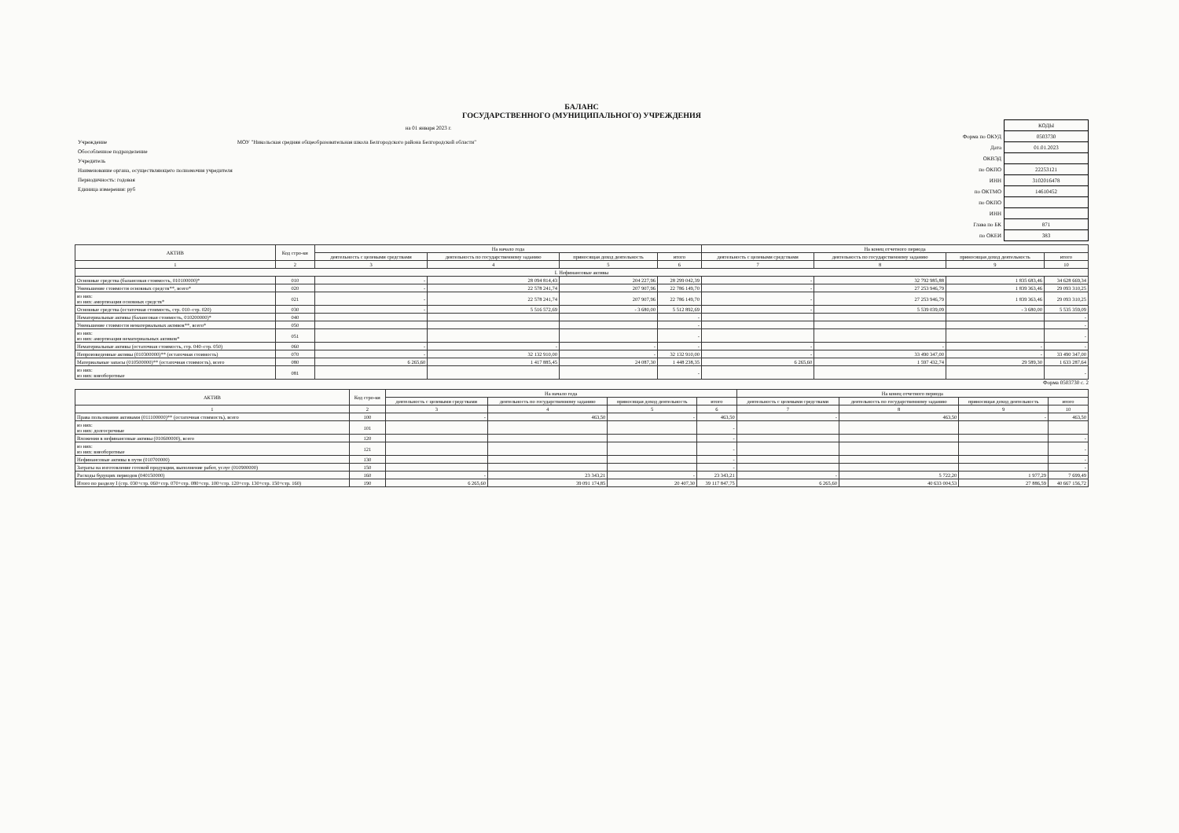БАЛАНС
ГОСУДАРСТВЕННОГО (МУНИЦИПАЛЬНОГО) УЧРЕЖДЕНИЯ
на 01 января 2023 г.
| Учреждение | МОУ "Никольская средняя общеобразовательная школа Белгородского района Белгородской области" |
| Обособленное подразделение | |
| Учредитель | |
| Наименование органа, осуществляющего полномочия учредителя | |
| Периодичность: годовая | |
| Единица измерения: руб | |
| | КОДЫ |
| Форма по ОКУД | 0503730 |
| Дата | 01.01.2023 |
| ОКВЭД | |
| по ОКПО | 22253121 |
| ИНН | 3102016478 |
| по ОКТМО | 14610452 |
| по ОКПО | |
| ИНН | |
| Глава по БК | 871 |
| по ОКЕИ | 383 |
| АКТИВ | Код стро-ки | На начало года | | | | На конец отчетного периода | | | |
| --- | --- | --- | --- | --- | --- | --- | --- | --- | --- |
| | | деятельность с целевыми средствами | деятельность по государственному заданию | приносящая доход деятельность | итого | деятельность с целевыми средствами | деятельность по государственному заданию | приносящая доход деятельность | итого |
| 1 | 2 | 3 | 4 | 5 | 6 | 7 | 8 | 9 | 10 |
| I. Нефинансовые активы | | | | | | | | | |
| Основные средства (балансовая стоимость, 010100000)* | 010 | - | 28 094 814,43 | 204 227,96 | 28 299 042,39 | - | 32 792 985,88 | 1 835 683,46 | 34 628 669,34 |
| Уменьшение стоимости основных средств**, всего* | 020 | - | 22 578 241,74 | 207 907,96 | 22 786 149,70 | - | 27 253 946,79 | 1 839 363,46 | 29 093 310,25 |
| из них: из них: амортизация основных средств* | 021 | - | 22 578 241,74 | 207 907,96 | 22 786 149,70 | - | 27 253 946,79 | 1 839 363,46 | 29 093 310,25 |
| Основные средства (остаточная стоимость, стр. 010–стр. 020) | 030 | - | 5 516 572,69 | - 3 680,00 | 5 512 892,69 | - | 5 539 039,09 | - 3 680,00 | 5 535 359,09 |
| Нематериальные активы (балансовая стоимость, 010200000)* | 040 | | | | - | | | | - |
| Уменьшение стоимости нематериальных активов**, всего* | 050 | | | | - | | | | - |
| из них: из них: амортизация нематериальных активов* | 051 | | | | - | | | | - |
| Нематериальные активы (остаточная стоимость, стр. 040–стр. 050) | 060 | - | - | - | - | - | - | - | - |
| Непроизведенные активы (010300000)** (остаточная стоимость) | 070 | - | 32 132 910,00 | - | 32 132 910,00 | - | 33 490 347,00 | - | 33 490 347,00 |
| Материальные запасы (010500000)** (остаточная стоимость), всего | 080 | 6 265,60 | 1 417 885,45 | 24 087,30 | 1 448 238,35 | 6 265,60 | 1 597 432,74 | 29 589,30 | 1 633 287,64 |
| из них: из них: внеоборотные | 081 | | | | - | | | | - |
Форма 0503730 с. 2
| АКТИВ | Код стро-ки | На начало года | | | | На конец отчетного периода | | | |
| --- | --- | --- | --- | --- | --- | --- | --- | --- | --- |
| | | деятельность с целевыми средствами | деятельность по государственному заданию | приносящая доход деятельность | итого | деятельность с целевыми средствами | деятельность по государственному заданию | приносящая доход деятельность | итого |
| 1 | 2 | 3 | 4 | 5 | 6 | 7 | 8 | 9 | 10 |
| Права пользования активами (011100000)** (остаточная стоимость), всего | 100 | - | 463,50 | - | 463,50 | - | 463,50 | - | 463,50 |
| из них: из них: долгосрочные | 101 | | | | - | | | | |
| Вложения в нефинансовые активы (010600000), всего | 120 | | | | - | | | | - |
| из них: из них: внеоборотные | 121 | | | | - | | | | - |
| Нефинансовые активы в пути (010700000) | 130 | | | | - | | | | - |
| Затраты на изготовление готовой продукции, выполнение работ, услуг (010900000) | 150 | | | | - | | | | - |
| Расходы будущих периодов (040150000) | 160 | - | 23 343,21 | - | 23 343,21 | - | 5 722,20 | 1 977,29 | 7 699,49 |
| Итого по разделу I (стр. 030+стр. 060+стр. 070+стр. 080+стр. 100+стр. 120+стр. 130+стр. 150+стр. 160) | 190 | 6 265,60 | 39 091 174,85 | 20 407,30 | 39 117 847,75 | 6 265,60 | 40 633 004,53 | 27 886,59 | 40 667 156,72 |